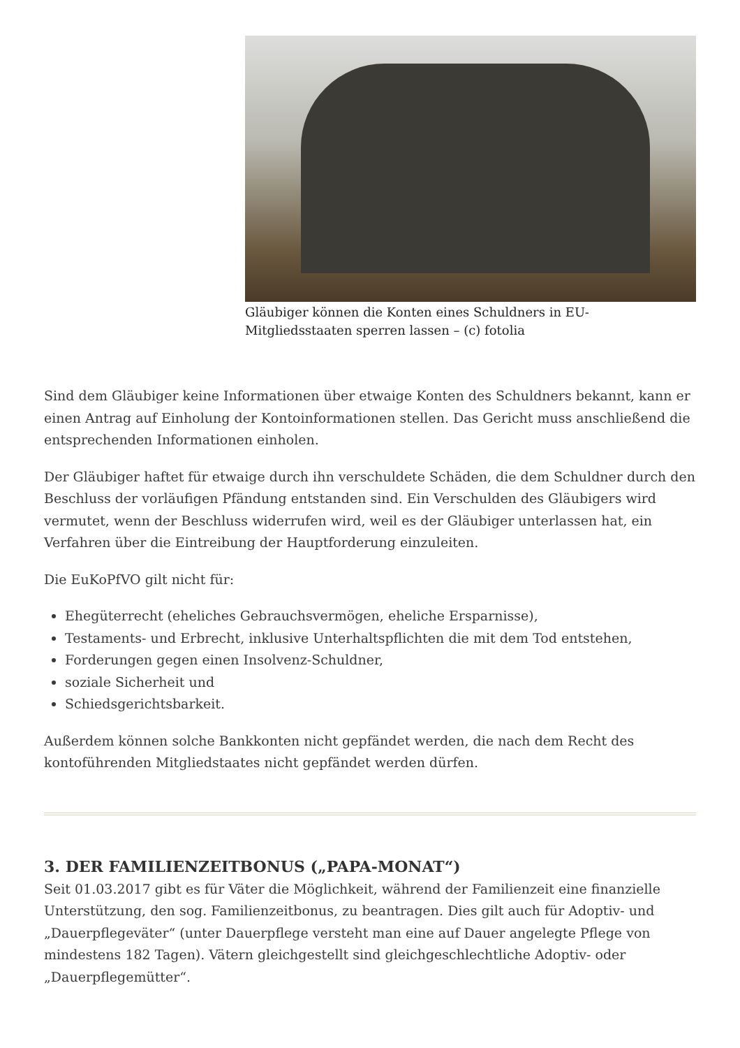Gläubiger können die Konten eines Schuldners in EU-Mitgliedsstaaten sperren lassen – (c) fotolia
Sind dem Gläubiger keine Informationen über etwaige Konten des Schuldners bekannt, kann er einen Antrag auf Einholung der Kontoinformationen stellen. Das Gericht muss anschließend die entsprechenden Informationen einholen.
Der Gläubiger haftet für etwaige durch ihn verschuldete Schäden, die dem Schuldner durch den Beschluss der vorläufigen Pfändung entstanden sind. Ein Verschulden des Gläubigers wird vermutet, wenn der Beschluss widerrufen wird, weil es der Gläubiger unterlassen hat, ein Verfahren über die Eintreibung der Hauptforderung einzuleiten.
Die EuKoPfVO gilt nicht für:
Ehegüterrecht (eheliches Gebrauchsvermögen, eheliche Ersparnisse),
Testaments- und Erbrecht, inklusive Unterhaltspflichten die mit dem Tod entstehen,
Forderungen gegen einen Insolvenz-Schuldner,
soziale Sicherheit und
Schiedsgerichtsbarkeit.
Außerdem können solche Bankkonten nicht gepfändet werden, die nach dem Recht des kontoführenden Mitgliedstaates nicht gepfändet werden dürfen.
3. DER FAMILIENZEITBONUS („PAPA-MONAT“)
Seit 01.03.2017 gibt es für Väter die Möglichkeit, während der Familienzeit eine finanzielle Unterstützung, den sog. Familienzeitbonus, zu beantragen. Dies gilt auch für Adoptiv- und „Dauerpflegeväter“ (unter Dauerpflege versteht man eine auf Dauer angelegte Pflege von mindestens 182 Tagen). Vätern gleichgestellt sind gleichgeschlechtliche Adoptiv- oder „Dauerpflegemütter“.